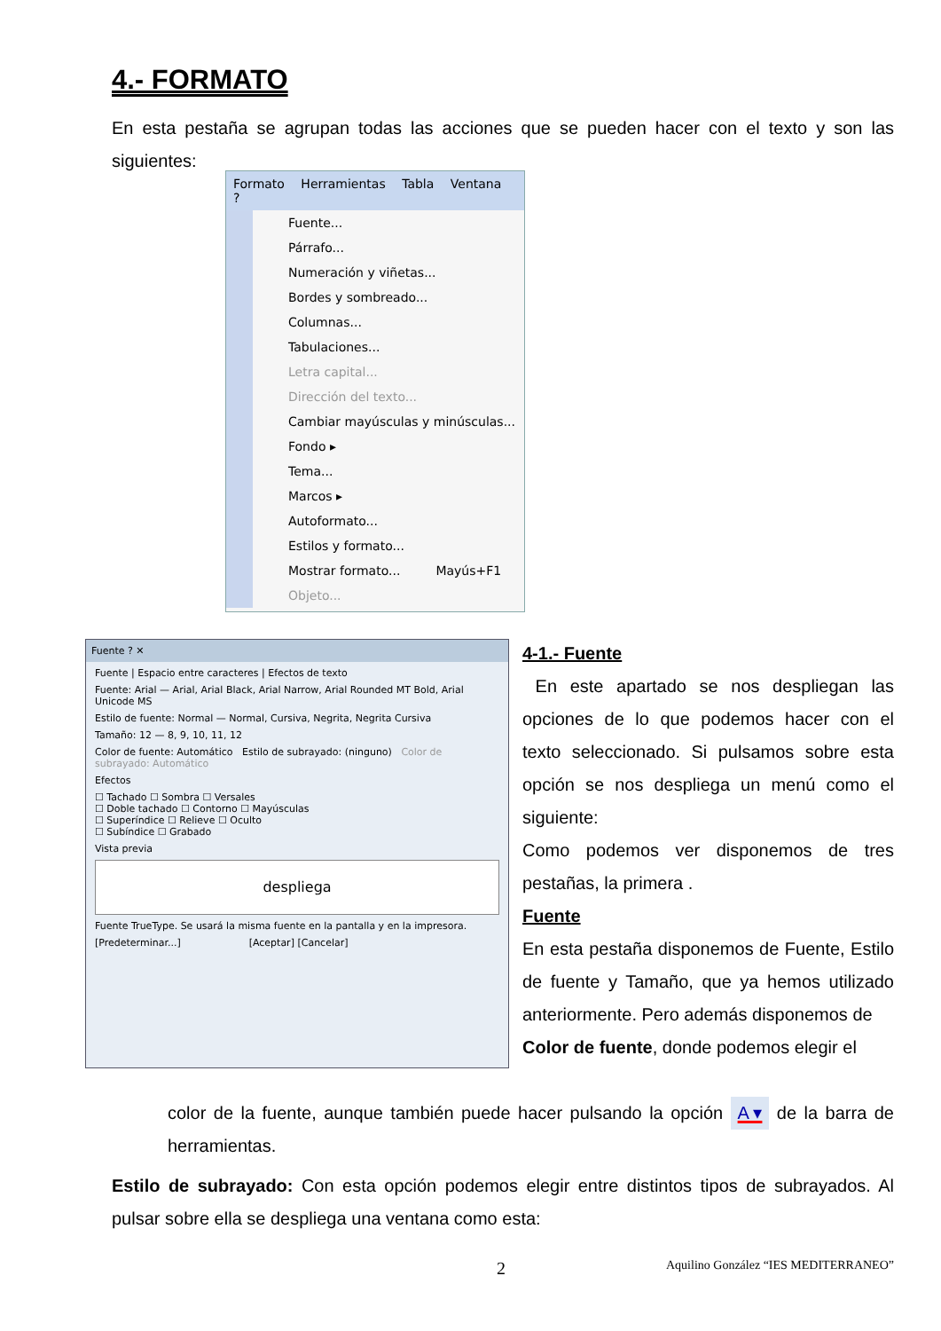4.- FORMATO
En esta pestaña se agrupan todas las acciones que se pueden hacer con el texto y son las siguientes:
Formato Herramientas Tabla Ventana ?
Fuente...
Párrafo...
Numeración y viñetas...
Bordes y sombreado...
Columnas...
Tabulaciones...
Letra capital...
Dirección del texto...
Cambiar mayúsculas y minúsculas...
Fondo ▸
Tema...
Marcos ▸
Autoformato...
Estilos y formato...
Mostrar formato... Mayús+F1
Objeto...
Fuente ? ✕
Fuente | Espacio entre caracteres | Efectos de texto
Fuente: Arial — Arial, Arial Black, Arial Narrow, Arial Rounded MT Bold, Arial Unicode MS
Estilo de fuente: Normal — Normal, Cursiva, Negrita, Negrita Cursiva
Tamaño: 12 — 8, 9, 10, 11, 12
Color de fuente: Automático Estilo de subrayado: (ninguno) Color de subrayado: Automático
Efectos
☐ Tachado ☐ Sombra ☐ Versales
☐ Doble tachado ☐ Contorno ☐ Mayúsculas
☐ Superíndice ☐ Relieve ☐ Oculto
☐ Subíndice ☐ Grabado
Vista previa
despliega
Fuente TrueType. Se usará la misma fuente en la pantalla y en la impresora.
[Predeterminar...] [Aceptar] [Cancelar]
4-1.- Fuente
En este apartado se nos despliegan las opciones de lo que podemos hacer con el texto seleccionado. Si pulsamos sobre esta opción se nos despliega un menú como el siguiente:
Como podemos ver disponemos de tres pestañas, la primera .
Fuente
En esta pestaña disponemos de Fuente, Estilo de fuente y Tamaño, que ya hemos utilizado anteriormente. Pero además disponemos de
Color de fuente, donde podemos elegir el
color de la fuente, aunque también puede hacer pulsando la opción A ▾ de la barra de herramientas.
Estilo de subrayado: Con esta opción podemos elegir entre distintos tipos de subrayados. Al pulsar sobre ella se despliega una ventana como esta:
2
Aquilino González “IES MEDITERRANEO”